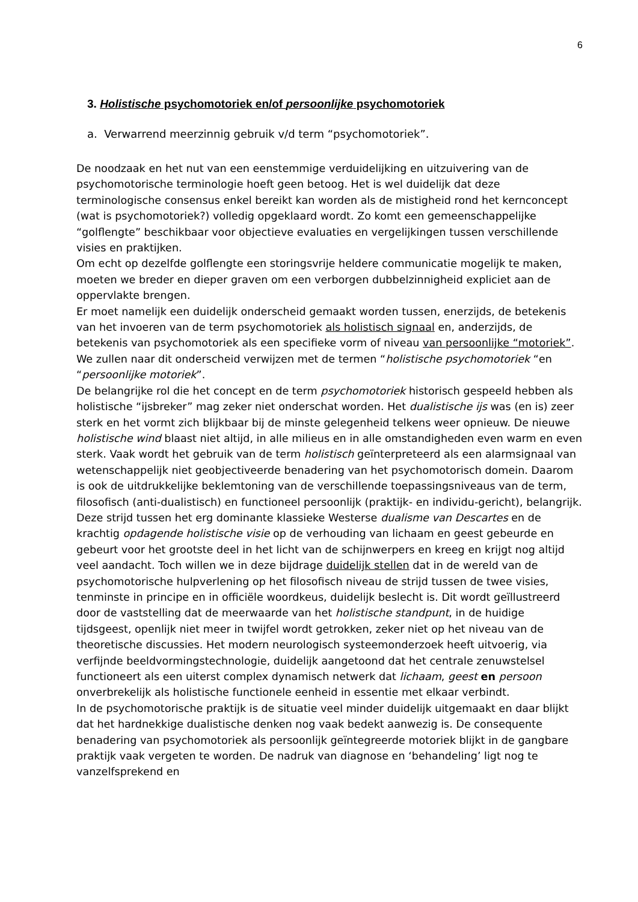6
3. Holistische psychomotoriek en/of persoonlijke psychomotoriek
a. Verwarrend meerzinnig gebruik v/d term “psychomotoriek”.
De noodzaak en het nut van een eenstemmige verduidelijking en uitzuivering van de psychomotorische terminologie hoeft geen betoog. Het is wel duidelijk dat deze terminologische consensus enkel bereikt kan worden als de mistigheid rond het kernconcept (wat is psychomotoriek?) volledig opgeklaard wordt. Zo komt een gemeenschappelijke “golflengte” beschikbaar voor objectieve evaluaties en vergelijkingen tussen verschillende visies en praktijken.
Om echt op dezelfde golflengte een storingsvrije heldere communicatie mogelijk te maken, moeten we breder en dieper graven om een verborgen dubbelzinnigheid expliciet aan de oppervlakte brengen.
Er moet namelijk een duidelijk onderscheid gemaakt worden tussen, enerzijds, de betekenis van het invoeren van de term psychomotoriek als holistisch signaal en, anderzijds, de betekenis van psychomotoriek als een specifieke vorm of niveau van persoonlijke “motoriek”. We zullen naar dit onderscheid verwijzen met de termen “holistische psychomotoriek “en “persoonlijke motoriek”.
De belangrijke rol die het concept en de term psychomotoriek historisch gespeeld hebben als holistische “ijsbreker” mag zeker niet onderschat worden. Het dualistische ijs was (en is) zeer sterk en het vormt zich blijkbaar bij de minste gelegenheid telkens weer opnieuw. De nieuwe holistische wind blaast niet altijd, in alle milieus en in alle omstandigheden even warm en even sterk. Vaak wordt het gebruik van de term holistisch geïnterpreteerd als een alarmsignaal van wetenschappelijk niet geobjectiveerde benadering van het psychomotorisch domein. Daarom is ook de uitdrukkelijke beklemtoning van de verschillende toepassingsniveaus van de term, filosofisch (anti-dualistisch) en functioneel persoonlijk (praktijk- en individu-gericht), belangrijk.
Deze strijd tussen het erg dominante klassieke Westerse dualisme van Descartes en de krachtig opdagende holistische visie op de verhouding van lichaam en geest gebeurde en gebeurt voor het grootste deel in het licht van de schijnwerpers en kreeg en krijgt nog altijd veel aandacht. Toch willen we in deze bijdrage duidelijk stellen dat in de wereld van de psychomotorische hulpverlening op het filosofisch niveau de strijd tussen de twee visies, tenminste in principe en in officiële woordkeus, duidelijk beslecht is. Dit wordt geïllustreerd door de vaststelling dat de meerwaarde van het holistische standpunt, in de huidige tijdsgeest, openlijk niet meer in twijfel wordt getrokken, zeker niet op het niveau van de theoretische discussies. Het modern neurologisch systeemonderzoek heeft uitvoerig, via verfijnde beeldvormingstechnologie, duidelijk aangetoond dat het centrale zenuwstelsel functioneert als een uiterst complex dynamisch netwerk dat lichaam, geest en persoon onverbrekelijk als holistische functionele eenheid in essentie met elkaar verbindt.
In de psychomotorische praktijk is de situatie veel minder duidelijk uitgemaakt en daar blijkt dat het hardnekkige dualistische denken nog vaak bedekt aanwezig is. De consequente benadering van psychomotoriek als persoonlijk geïntegreerde motoriek blijkt in de gangbare praktijk vaak vergeten te worden. De nadruk van diagnose en ‘behandeling’ ligt nog te vanzelfsprekend en